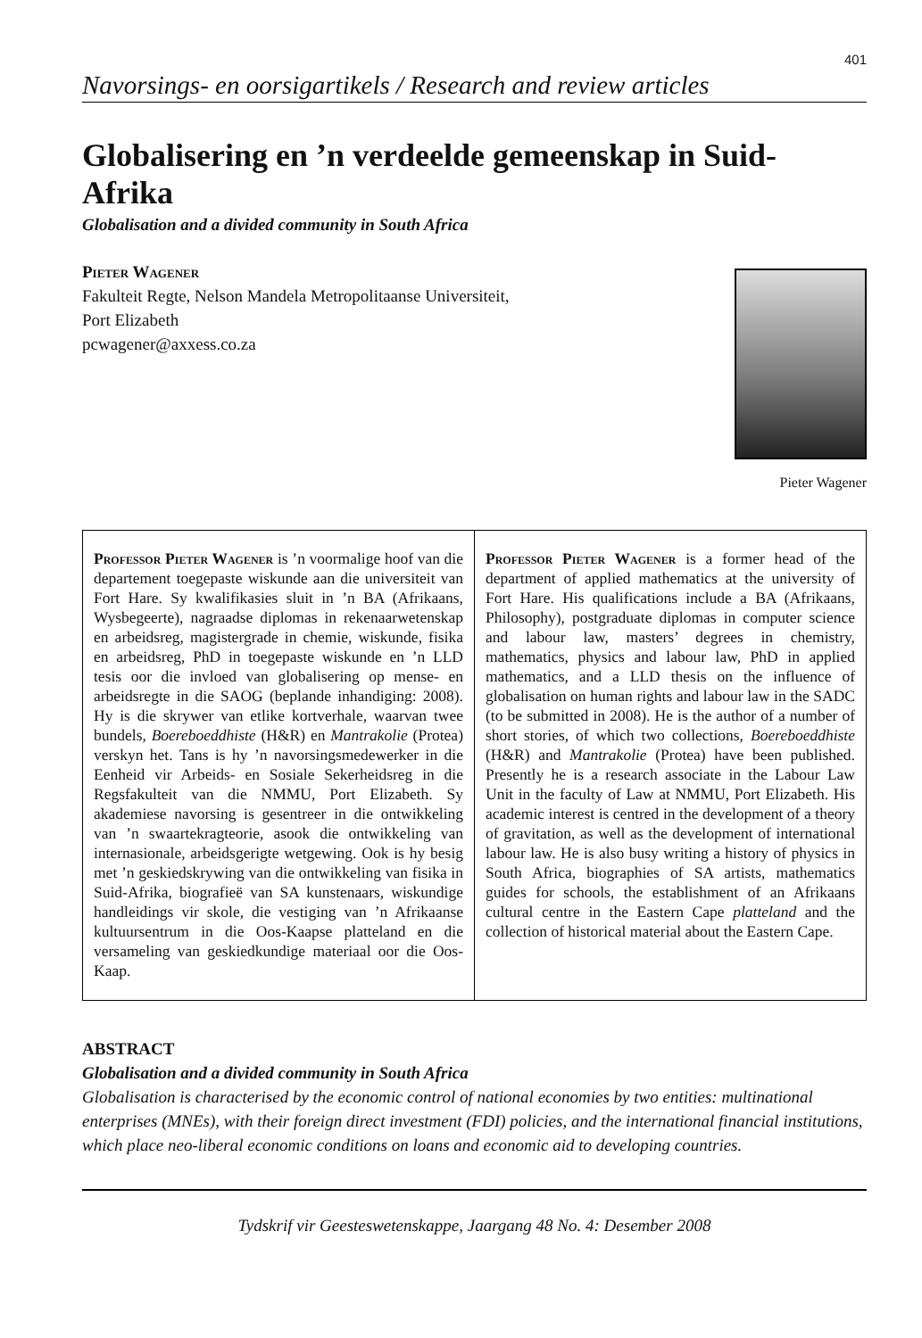401
Navorsings- en oorsigartikels / Research and review articles
Globalisering en ’n verdeelde gemeenskap in Suid-Afrika
Globalisation and a divided community in South Africa
Pieter Wagener
Fakulteit Regte, Nelson Mandela Metropolitaanse Universiteit,
Port Elizabeth
pcwagener@axxess.co.za
Pieter Wagener
Professor Pieter Wagener is ’n voormalige hoof van die departement toegepaste wiskunde aan die universiteit van Fort Hare. Sy kwalifikasies sluit in ’n BA (Afrikaans, Wysbegeerte), nagraadse diplomas in rekenaarwetenskap en arbeidsreg, magistergrade in chemie, wiskunde, fisika en arbeidsreg, PhD in toegepaste wiskunde en ’n LLD tesis oor die invloed van globalisering op mense- en arbeidsregte in die SAOG (beplande inhandiging: 2008). Hy is die skrywer van etlike kortverhale, waarvan twee bundels, Boereboeddhiste (H&R) en Mantrakolie (Protea) verskyn het. Tans is hy ’n navorsingsmedewerker in die Eenheid vir Arbeids- en Sosiale Sekerheidsreg in die Regsfakulteit van die NMMU, Port Elizabeth. Sy akademiese navorsing is gesentreer in die ontwikkeling van ’n swaartekragteorie, asook die ontwikkeling van internasionale, arbeidsgerigte wetgewing. Ook is hy besig met ’n geskiedskrywing van die ontwikkeling van fisika in Suid-Afrika, biografieë van SA kunstenaars, wiskundige handleidings vir skole, die vestiging van ’n Afrikaanse kultuursentrum in die Oos-Kaapse platteland en die versameling van geskiedkundige materiaal oor die Oos-Kaap.
Professor Pieter Wagener is a former head of the department of applied mathematics at the university of Fort Hare. His qualifications include a BA (Afrikaans, Philosophy), postgraduate diplomas in computer science and labour law, masters’ degrees in chemistry, mathematics, physics and labour law, PhD in applied mathematics, and a LLD thesis on the influence of globalisation on human rights and labour law in the SADC (to be submitted in 2008). He is the author of a number of short stories, of which two collections, Boereboeddhiste (H&R) and Mantrakolie (Protea) have been published. Presently he is a research associate in the Labour Law Unit in the faculty of Law at NMMU, Port Elizabeth. His academic interest is centred in the development of a theory of gravitation, as well as the development of international labour law. He is also busy writing a history of physics in South Africa, biographies of SA artists, mathematics guides for schools, the establishment of an Afrikaans cultural centre in the Eastern Cape platteland and the collection of historical material about the Eastern Cape.
ABSTRACT
Globalisation and a divided community in South Africa
Globalisation is characterised by the economic control of national economies by two entities: multinational enterprises (MNEs), with their foreign direct investment (FDI) policies, and the international financial institutions, which place neo-liberal economic conditions on loans and economic aid to developing countries.
Tydskrif vir Geesteswetenskappe, Jaargang 48 No. 4: Desember 2008